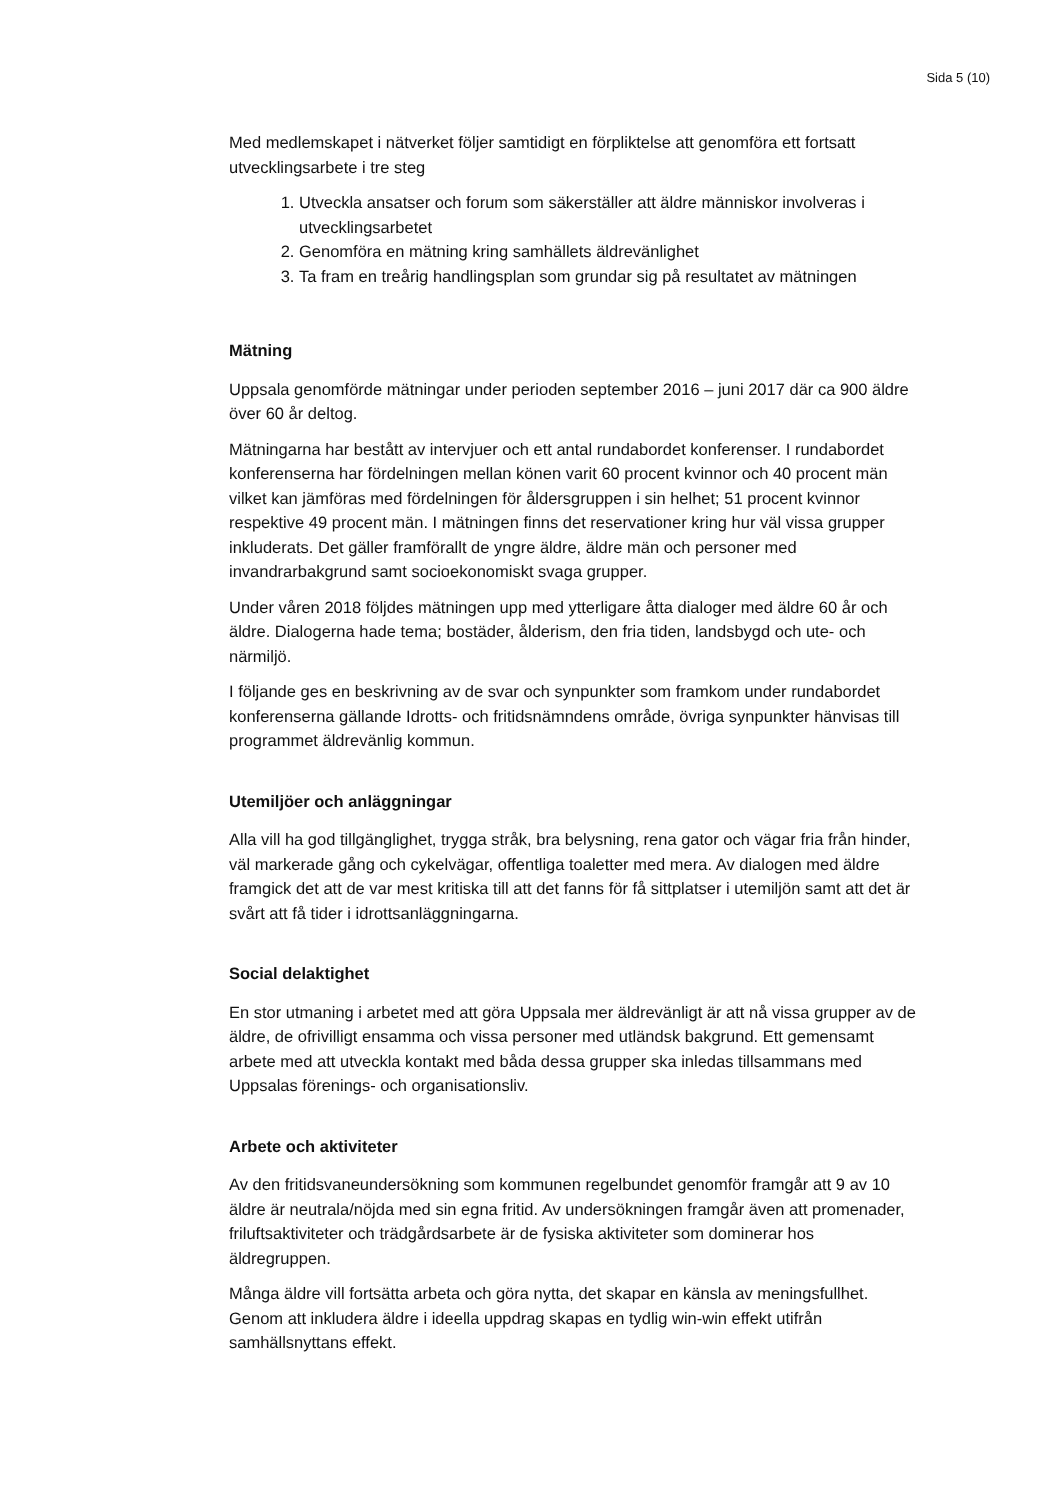Sida 5 (10)
Med medlemskapet i nätverket följer samtidigt en förpliktelse att genomföra ett fortsatt utvecklingsarbete i tre steg
1. Utveckla ansatser och forum som säkerställer att äldre människor involveras i utvecklingsarbetet
2. Genomföra en mätning kring samhällets äldrevänlighet
3. Ta fram en treårig handlingsplan som grundar sig på resultatet av mätningen
Mätning
Uppsala genomförde mätningar under perioden september 2016 – juni 2017 där ca 900 äldre över 60 år deltog.
Mätningarna har bestått av intervjuer och ett antal rundabordet konferenser. I rundabordet konferenserna har fördelningen mellan könen varit 60 procent kvinnor och 40 procent män vilket kan jämföras med fördelningen för åldersgruppen i sin helhet; 51 procent kvinnor respektive 49 procent män. I mätningen finns det reservationer kring hur väl vissa grupper inkluderats. Det gäller framförallt de yngre äldre, äldre män och personer med invandrarbakgrund samt socioekonomiskt svaga grupper.
Under våren 2018 följdes mätningen upp med ytterligare åtta dialoger med äldre 60 år och äldre. Dialogerna hade tema; bostäder, ålderism, den fria tiden, landsbygd och ute- och närmiljö.
I följande ges en beskrivning av de svar och synpunkter som framkom under rundabordet konferenserna gällande Idrotts- och fritidsnämndens område, övriga synpunkter hänvisas till programmet äldrevänlig kommun.
Utemiljöer och anläggningar
Alla vill ha god tillgänglighet, trygga stråk, bra belysning, rena gator och vägar fria från hinder, väl markerade gång och cykelvägar, offentliga toaletter med mera. Av dialogen med äldre framgick det att de var mest kritiska till att det fanns för få sittplatser i utemiljön samt att det är svårt att få tider i idrottsanläggningarna.
Social delaktighet
En stor utmaning i arbetet med att göra Uppsala mer äldrevänligt är att nå vissa grupper av de äldre, de ofrivilligt ensamma och vissa personer med utländsk bakgrund. Ett gemensamt arbete med att utveckla kontakt med båda dessa grupper ska inledas tillsammans med Uppsalas förenings- och organisationsliv.
Arbete och aktiviteter
Av den fritidsvaneundersökning som kommunen regelbundet genomför framgår att 9 av 10 äldre är neutrala/nöjda med sin egna fritid. Av undersökningen framgår även att promenader, friluftsaktiviteter och trädgårdsarbete är de fysiska aktiviteter som dominerar hos äldregruppen.
Många äldre vill fortsätta arbeta och göra nytta, det skapar en känsla av meningsfullhet. Genom att inkludera äldre i ideella uppdrag skapas en tydlig win-win effekt utifrån samhällsnyttans effekt.